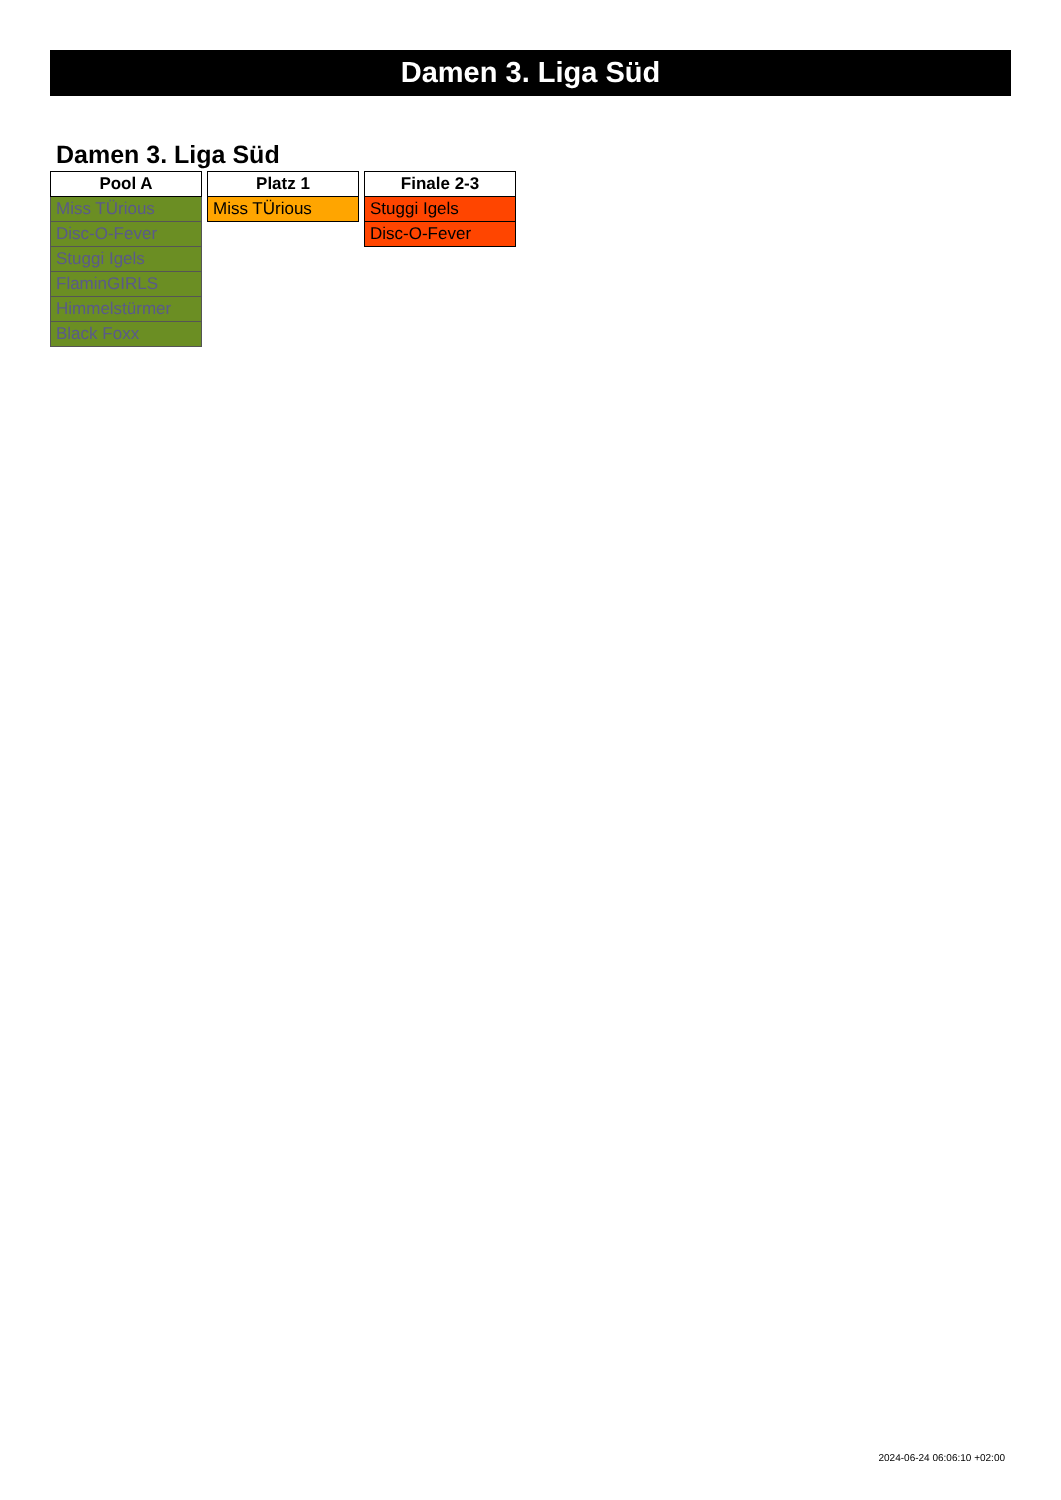Damen 3. Liga Süd
Damen 3. Liga Süd
| Pool A |
| --- |
| Miss TÜrious |
| Disc-O-Fever |
| Stuggi Igels |
| FlaminGIRLS |
| Himmelstürmer |
| Black Foxx |
| Platz 1 |
| --- |
| Miss TÜrious |
| Finale 2-3 |
| --- |
| Stuggi Igels |
| Disc-O-Fever |
2024-06-24 06:06:10 +02:00